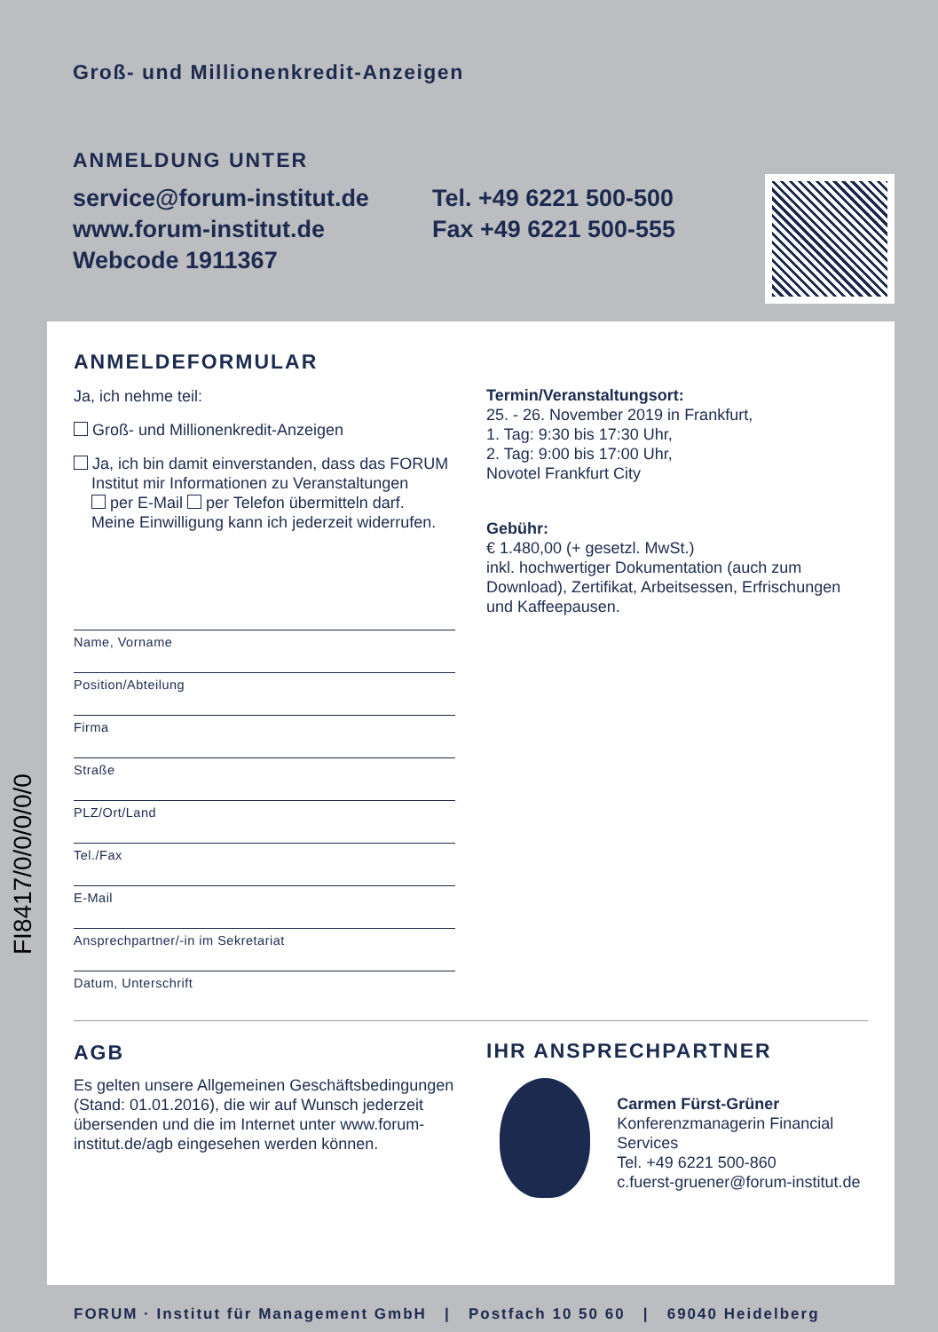Groß- und Millionenkredit-Anzeigen
ANMELDUNG UNTER
service@forum-institut.de
www.forum-institut.de
Webcode 1911367
Tel. +49 6221 500-500
Fax +49 6221 500-555
FI8417/0/0/0/0/0
ANMELDEFORMULAR
Ja, ich nehme teil:
Groß- und Millionenkredit-Anzeigen
Ja, ich bin damit einverstanden, dass das FORUM
Institut mir Informationen zu Veranstaltungen
per E-Mail per Telefon übermitteln darf.
Meine Einwilligung kann ich jederzeit widerrufen.
Name, Vorname
Position/Abteilung
Firma
Straße
PLZ/Ort/Land
Tel./Fax
E-Mail
Ansprechpartner/-in im Sekretariat
Datum, Unterschrift
Termin/Veranstaltungsort:
25. - 26. November 2019 in Frankfurt,
1. Tag: 9:30 bis 17:30 Uhr,
2. Tag: 9:00 bis 17:00 Uhr,
Novotel Frankfurt City
Gebühr:
€ 1.480,00 (+ gesetzl. MwSt.)
inkl. hochwertiger Dokumentation (auch zum Download), Zertifikat, Arbeitsessen, Erfrischungen und Kaffeepausen.
AGB
Es gelten unsere Allgemeinen Geschäftsbedingungen (Stand: 01.01.2016), die wir auf Wunsch jederzeit übersenden und die im Internet unter www.forum-institut.de/agb eingesehen werden können.
IHR ANSPRECHPARTNER
Carmen Fürst-Grüner
Konferenzmanagerin Financial Services
Tel. +49 6221 500-860
c.fuerst-gruener@forum-institut.de
FORUM · Institut für Management GmbH | Postfach 10 50 60 | 69040 Heidelberg